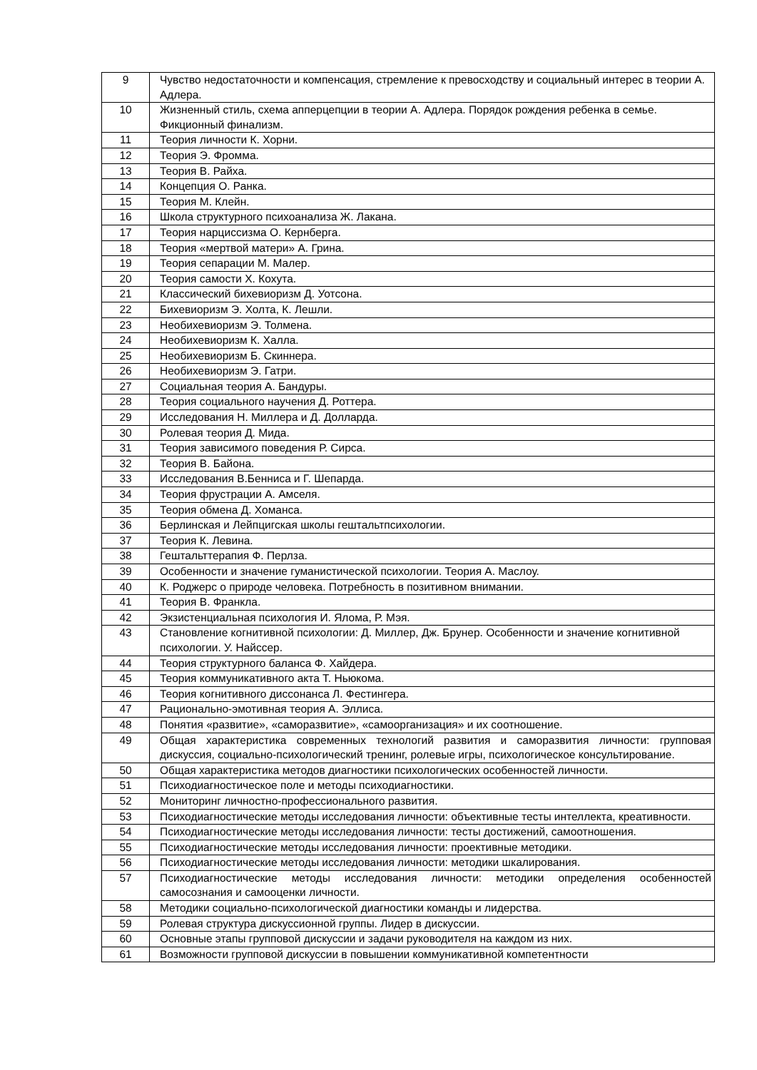| 9 | Чувство недостаточности и компенсация, стремление к превосходству и социальный интерес в теории А. Адлера. |
| 10 | Жизненный стиль, схема апперцепции в теории А. Адлера. Порядок рождения ребенка в семье. Фикционный финализм. |
| 11 | Теория личности К. Хорни. |
| 12 | Теория Э. Фромма. |
| 13 | Теория В. Райха. |
| 14 | Концепция О. Ранка. |
| 15 | Теория М. Клейн. |
| 16 | Школа структурного психоанализа Ж. Лакана. |
| 17 | Теория нарциссизма О. Кернберга. |
| 18 | Теория «мертвой матери» А. Грина. |
| 19 | Теория сепарации М. Малер. |
| 20 | Теория самости Х. Кохута. |
| 21 | Классический бихевиоризм Д. Уотсона. |
| 22 | Бихевиоризм Э. Холта, К. Лешли. |
| 23 | Необихевиоризм Э. Толмена. |
| 24 | Необихевиоризм К. Халла. |
| 25 | Необихевиоризм Б. Скиннера. |
| 26 | Необихевиоризм Э. Гатри. |
| 27 | Социальная теория А. Бандуры. |
| 28 | Теория социального научения Д. Роттера. |
| 29 | Исследования Н. Миллера и Д. Долларда. |
| 30 | Ролевая теория Д. Мида. |
| 31 | Теория зависимого поведения Р. Сирса. |
| 32 | Теория В. Байона. |
| 33 | Исследования В.Бенниса и Г. Шепарда. |
| 34 | Теория фрустрации А. Амселя. |
| 35 | Теория обмена Д. Хоманса. |
| 36 | Берлинская и Лейпцигская школы гештальтпсихологии. |
| 37 | Теория К. Левина. |
| 38 | Гештальттерапия Ф. Перлза. |
| 39 | Особенности и значение гуманистической психологии. Теория А. Маслоу. |
| 40 | К. Роджерс о природе человека. Потребность в позитивном внимании. |
| 41 | Теория В. Франкла. |
| 42 | Экзистенциальная психология И. Ялома, Р. Мэя. |
| 43 | Становление когнитивной психологии: Д. Миллер, Дж. Брунер. Особенности и значение когнитивной психологии. У. Найссер. |
| 44 | Теория структурного баланса Ф. Хайдера. |
| 45 | Теория коммуникативного акта Т. Ньюкома. |
| 46 | Теория когнитивного диссонанса Л. Фестингера. |
| 47 | Рационально-эмотивная теория А. Эллиса. |
| 48 | Понятия «развитие», «саморазвитие», «самоорганизация» и их соотношение. |
| 49 | Общая характеристика современных технологий развития и саморазвития личности: групповая дискуссия, социально-психологический тренинг, ролевые игры, психологическое консультирование. |
| 50 | Общая характеристика методов диагностики психологических особенностей личности. |
| 51 | Психодиагностическое поле и методы психодиагностики. |
| 52 | Мониторинг личностно-профессионального развития. |
| 53 | Психодиагностические методы исследования личности: объективные тесты интеллекта, креативности. |
| 54 | Психодиагностические методы исследования личности: тесты достижений, самоотношения. |
| 55 | Психодиагностические методы исследования личности: проективные методики. |
| 56 | Психодиагностические методы исследования личности: методики шкалирования. |
| 57 | Психодиагностические методы исследования личности: методики определения особенностей самосознания и самооценки личности. |
| 58 | Методики социально-психологической диагностики команды и лидерства. |
| 59 | Ролевая структура дискуссионной группы. Лидер в дискуссии. |
| 60 | Основные этапы групповой дискуссии и задачи руководителя на каждом из них. |
| 61 | Возможности групповой дискуссии в повышении коммуникативной компетентности |